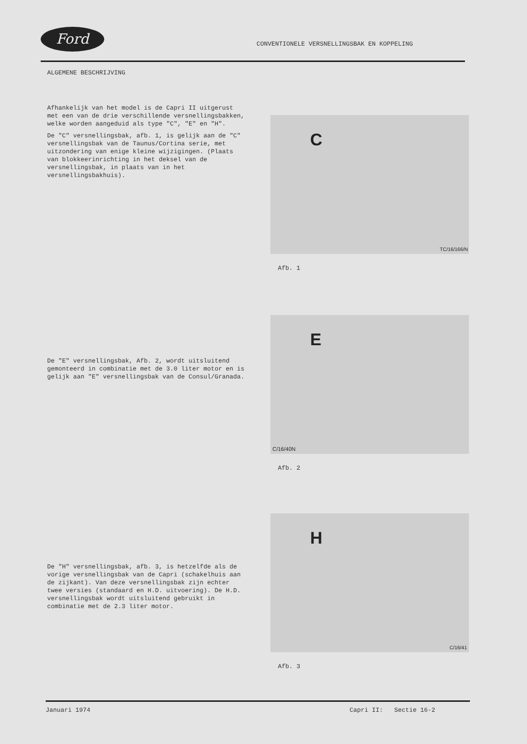Ford
CONVENTIONELE VERSNELLINGSBAK EN KOPPELING
ALGEMENE BESCHRIJVING
Afhankelijk van het model is de Capri II uitgerust met een van de drie verschillende versnellingsbakken, welke worden aangeduid als type "C", "E" en "H".
De "C" versnellingsbak, afb. 1, is gelijk aan de "C" versnellingsbak van de Taunus/Cortina serie, met uitzondering van enige kleine wijzigingen. (Plaats van blokkeerinrichting in het deksel van de versnellingsbak, in plaats van in het versnellingsbakhuis).
C
TC/16/166/N
Afb. 1
De "E" versnellingsbak, Afb. 2, wordt uitsluitend gemonteerd in combinatie met de 3.0 liter motor en is gelijk aan "E" versnellingsbak van de Consul/Granada.
E
C/16/40N
Afb. 2
De "H" versnellingsbak, afb. 3, is hetzelfde als de vorige versnellingsbak van de Capri (schakelhuis aan de zijkant). Van deze versnellingsbak zijn echter twee versies (standaard en H.D. uitvoering). De H.D. versnellingsbak wordt uitsluitend gebruikt in combinatie met de 2.3 liter motor.
H
C/16/41
Afb. 3
Januari 1974 Capri II: Sectie 16-2